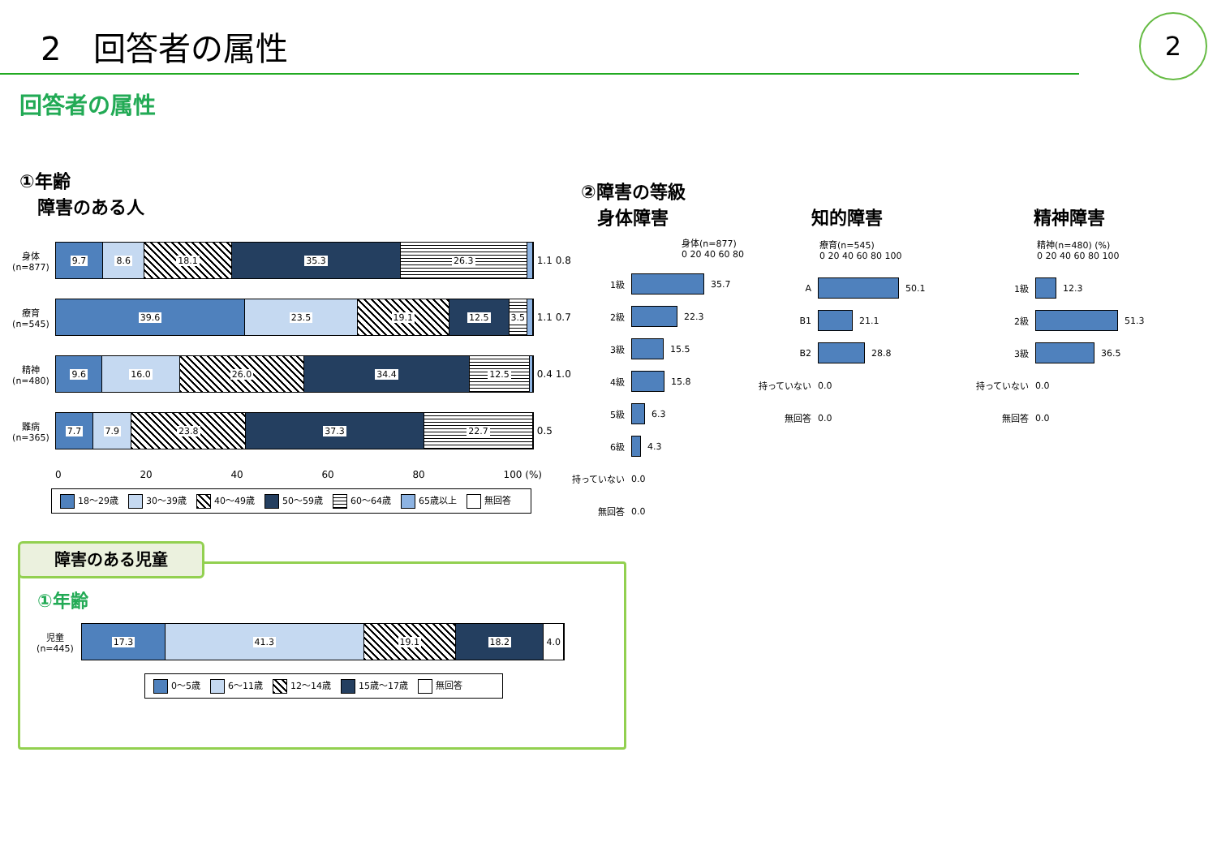2　回答者の属性
2
回答者の属性
①年齢
　障害のある人
身体
(n=877)
9.7 8.6 18.1 35.3 26.3
1.1 0.8
療育
(n=545)
39.6 23.5 19.1 12.5 3.5
1.1 0.7
精神
(n=480)
9.6 16.0 26.0 34.4 12.5
0.4 1.0
難病
(n=365)
7.7 7.9 23.8 37.3 22.7
0.5
0 20 40 60 80 100 (%)
18～29歳 30～39歳 40～49歳 50～59歳 60～64歳 65歳以上 無回答
②障害の等級
身体障害 知的障害 精神障害
身体(n=877)
0 20 40 60 80
1級 35.7
2級 22.3
3級 15.5
4級 15.8
5級 6.3
6級 4.3
持っていない 0.0
無回答 0.0
療育(n=545)
0 20 40 60 80 100
A 50.1
B1 21.1
B2 28.8
持っていない 0.0
無回答 0.0
精神(n=480) (%)
0 20 40 60 80 100
1級 12.3
2級 51.3
3級 36.5
持っていない 0.0
無回答 0.0
障害のある児童
①年齢
児童
(n=445)
17.3 41.3 19.1 18.2 4.0
0～5歳 6～11歳 12～14歳 15歳～17歳 無回答